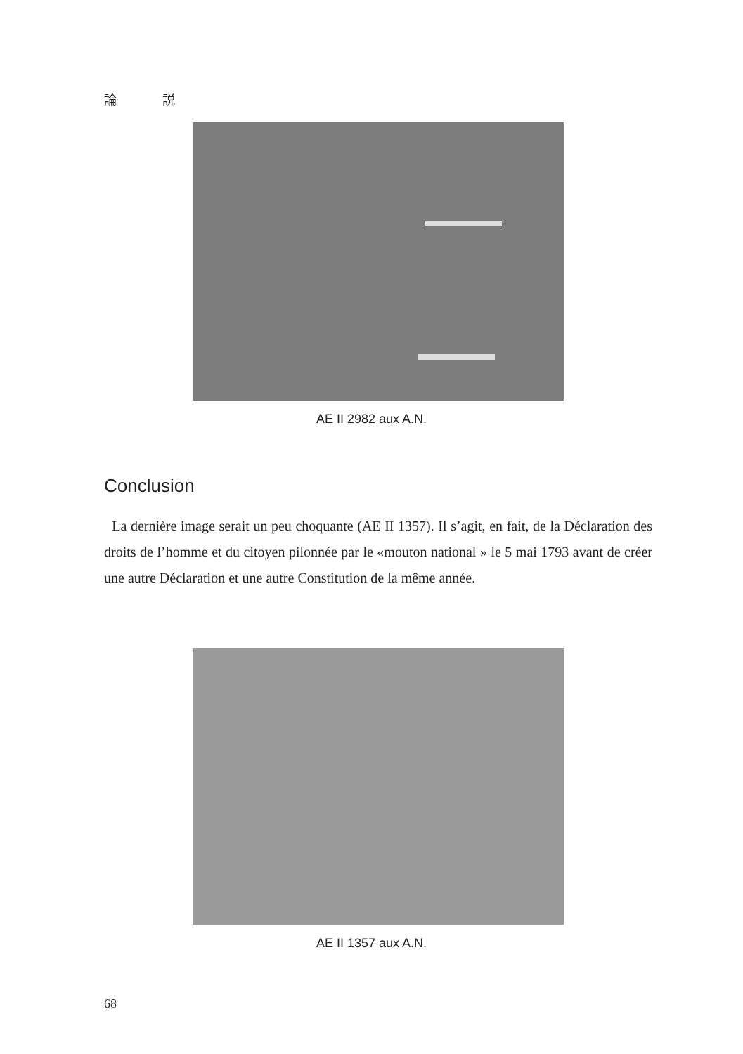論 説
AE II 2982 aux A.N.
Conclusion
La dernière image serait un peu choquante (AE II 1357). Il s’agit, en fait, de la Déclaration des droits de l’homme et du citoyen pilonnée par le «mouton national » le 5 mai 1793 avant de créer une autre Déclaration et une autre Constitution de la même année.
AE II 1357 aux A.N.
68